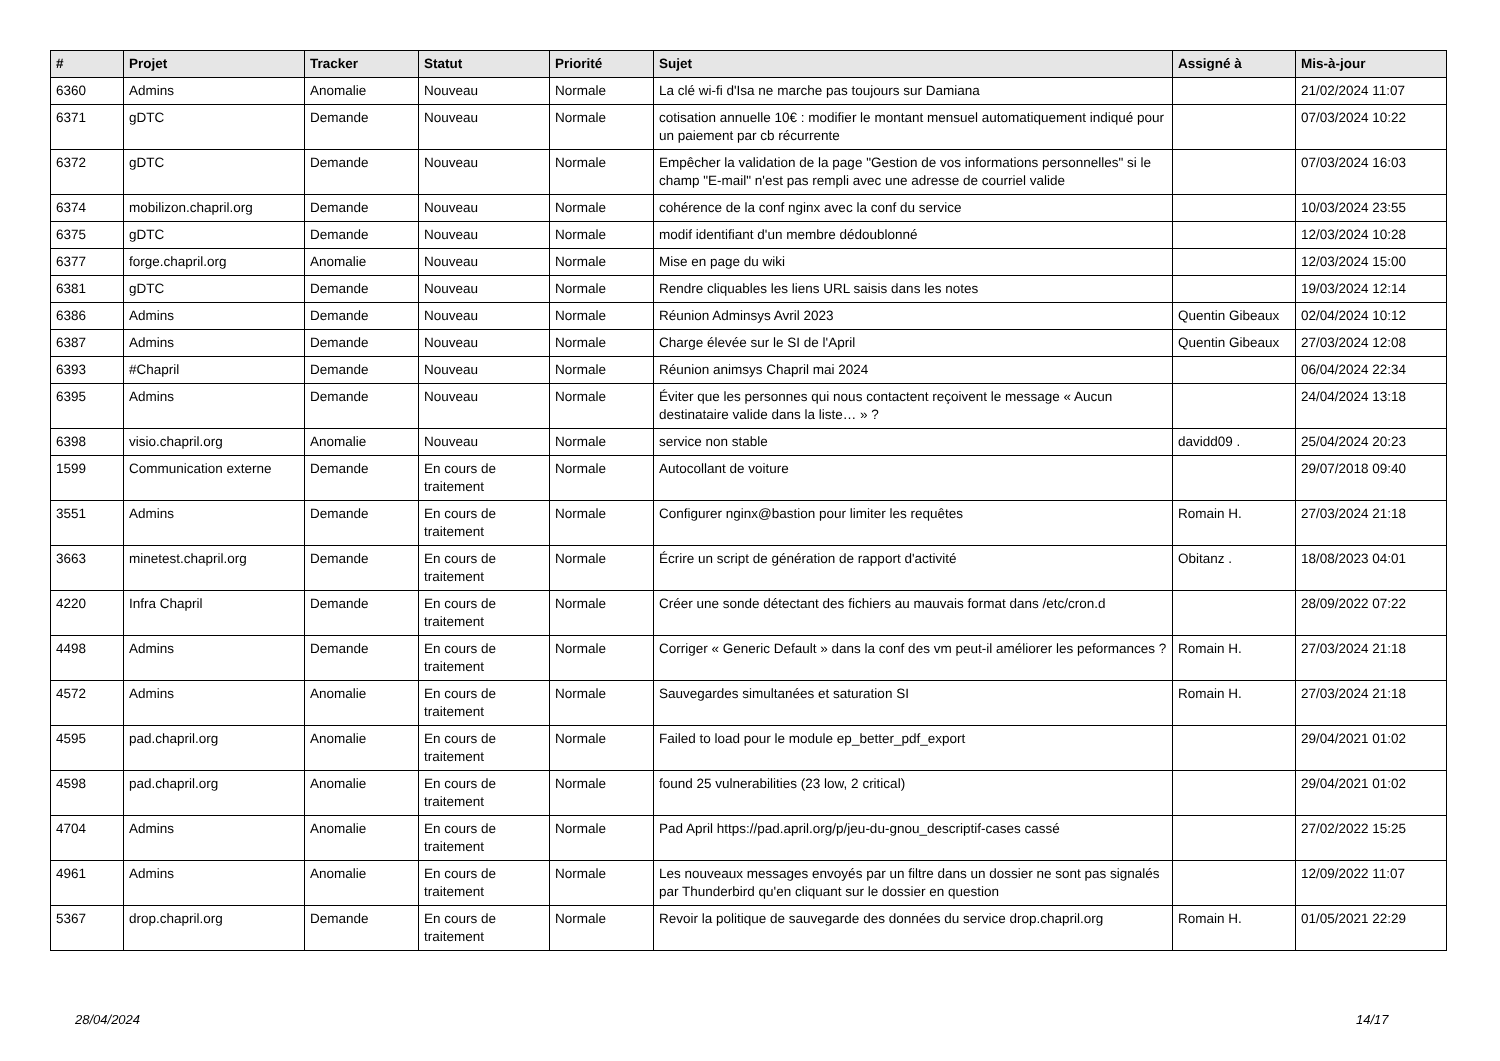| # | Projet | Tracker | Statut | Priorité | Sujet | Assigné à | Mis-à-jour |
| --- | --- | --- | --- | --- | --- | --- | --- |
| 6360 | Admins | Anomalie | Nouveau | Normale | La clé wi-fi d'Isa ne marche pas toujours sur Damiana | | 21/02/2024 11:07 |
| 6371 | gDTC | Demande | Nouveau | Normale | cotisation annuelle 10€ : modifier le montant mensuel automatiquement indiqué pour un paiement par cb récurrente | | 07/03/2024 10:22 |
| 6372 | gDTC | Demande | Nouveau | Normale | Empêcher la validation de la page "Gestion de vos informations personnelles" si le champ "E-mail" n'est pas rempli avec une adresse de courriel valide | | 07/03/2024 16:03 |
| 6374 | mobilizon.chapril.org | Demande | Nouveau | Normale | cohérence de la conf nginx avec la conf du service | | 10/03/2024 23:55 |
| 6375 | gDTC | Demande | Nouveau | Normale | modif identifiant d'un membre dédoublonné | | 12/03/2024 10:28 |
| 6377 | forge.chapril.org | Anomalie | Nouveau | Normale | Mise en page du wiki | | 12/03/2024 15:00 |
| 6381 | gDTC | Demande | Nouveau | Normale | Rendre cliquables les liens URL saisis dans les notes | | 19/03/2024 12:14 |
| 6386 | Admins | Demande | Nouveau | Normale | Réunion Adminsys Avril 2023 | Quentin Gibeaux | 02/04/2024 10:12 |
| 6387 | Admins | Demande | Nouveau | Normale | Charge élevée sur le SI de l'April | Quentin Gibeaux | 27/03/2024 12:08 |
| 6393 | #Chapril | Demande | Nouveau | Normale | Réunion animsys Chapril mai 2024 | | 06/04/2024 22:34 |
| 6395 | Admins | Demande | Nouveau | Normale | Éviter que les personnes qui nous contactent reçoivent le message « Aucun destinataire valide dans la liste… » ? | | 24/04/2024 13:18 |
| 6398 | visio.chapril.org | Anomalie | Nouveau | Normale | service non stable | davidd09 . | 25/04/2024 20:23 |
| 1599 | Communication externe | Demande | En cours de traitement | Normale | Autocollant de voiture | | 29/07/2018 09:40 |
| 3551 | Admins | Demande | En cours de traitement | Normale | Configurer nginx@bastion pour limiter les requêtes | Romain H. | 27/03/2024 21:18 |
| 3663 | minetest.chapril.org | Demande | En cours de traitement | Normale | Écrire un script de génération de rapport d'activité | Obitanz . | 18/08/2023 04:01 |
| 4220 | Infra Chapril | Demande | En cours de traitement | Normale | Créer une sonde détectant des fichiers au mauvais format dans /etc/cron.d | | 28/09/2022 07:22 |
| 4498 | Admins | Demande | En cours de traitement | Normale | Corriger « Generic Default » dans la conf des vm peut-il améliorer les peformances ? | Romain H. | 27/03/2024 21:18 |
| 4572 | Admins | Anomalie | En cours de traitement | Normale | Sauvegardes simultanées et saturation SI | Romain H. | 27/03/2024 21:18 |
| 4595 | pad.chapril.org | Anomalie | En cours de traitement | Normale | Failed to load pour le module ep_better_pdf_export | | 29/04/2021 01:02 |
| 4598 | pad.chapril.org | Anomalie | En cours de traitement | Normale | found 25 vulnerabilities (23 low, 2 critical) | | 29/04/2021 01:02 |
| 4704 | Admins | Anomalie | En cours de traitement | Normale | Pad April https://pad.april.org/p/jeu-du-gnou_descriptif-cases cassé | | 27/02/2022 15:25 |
| 4961 | Admins | Anomalie | En cours de traitement | Normale | Les nouveaux messages envoyés par un filtre dans un dossier ne sont pas signalés par Thunderbird qu'en cliquant sur le dossier en question | | 12/09/2022 11:07 |
| 5367 | drop.chapril.org | Demande | En cours de traitement | Normale | Revoir la politique de sauvegarde des données du service drop.chapril.org | Romain H. | 01/05/2021 22:29 |
28/04/2024 14/17